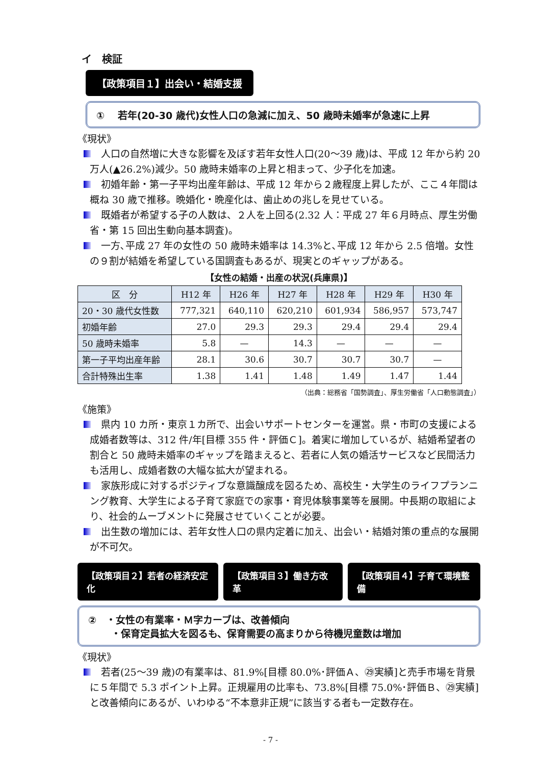イ　検証
【政策項目１】出会い・結婚支援
①　 若年(20-30 歳代)女性人口の急減に加え、50 歳時未婚率が急速に上昇
《現状》
人口の自然増に大きな影響を及ぼす若年女性人口(20～39 歳)は、平成 12 年から約 20 万人(▲26.2%)減少。50 歳時未婚率の上昇と相まって、少子化を加速。
初婚年齢・第一子平均出産年齢は、平成 12 年から２歳程度上昇したが、ここ４年間は概ね 30 歳で推移。晩婚化・晩産化は、歯止めの兆しを見せている。
既婚者が希望する子の人数は、２人を上回る(2.32 人：平成 27 年６月時点、厚生労働省・第 15 回出生動向基本調査)。
一方､平成 27 年の女性の 50 歳時未婚率は 14.3%と､平成 12 年から 2.5 倍増。女性の９割が結婚を希望している国調査もあるが、現実とのギャップがある。
【女性の結婚・出産の状況(兵庫県)】
| 区 分 | H12 年 | H26 年 | H27 年 | H28 年 | H29 年 | H30 年 |
| --- | --- | --- | --- | --- | --- | --- |
| 20・30 歳代女性数 | 777,321 | 640,110 | 620,210 | 601,934 | 586,957 | 573,747 |
| 初婚年齢 | 27.0 | 29.3 | 29.3 | 29.4 | 29.4 | 29.4 |
| 50 歳時未婚率 | 5.8 | — | 14.3 | — | — | — |
| 第一子平均出産年齢 | 28.1 | 30.6 | 30.7 | 30.7 | 30.7 | — |
| 合計特殊出生率 | 1.38 | 1.41 | 1.48 | 1.49 | 1.47 | 1.44 |
（出典：総務省「国勢調査」、厚生労働省「人口動態調査」）
《施策》
県内 10 カ所・東京１カ所で、出会いサポートセンターを運営。県・市町の支援による成婚者数等は、312 件/年[目標 355 件・評価Ｃ]。着実に増加しているが、結婚希望者の割合と 50 歳時未婚率のギャップを踏まえると、若者に人気の婚活サービスなど民間活力も活用し、成婚者数の大幅な拡大が望まれる。
家族形成に対するポジティブな意識醸成を図るため、高校生・大学生のライフプランニング教育、大学生による子育て家庭での家事・育児体験事業等を展開。中長期の取組により、社会的ムーブメントに発展させていくことが必要。
出生数の増加には、若年女性人口の県内定着に加え、出会い・結婚対策の重点的な展開が不可欠。
【政策項目２】若者の経済安定化 【政策項目３】働き方改革 【政策項目４】子育て環境整備
②　・女性の有業率・Ｍ字カーブは、改善傾向
　　 ・保育定員拡大を図るも、保育需要の高まりから待機児童数は増加
《現状》
若者(25～39 歳)の有業率は、81.9%[目標 80.0%･評価Ａ、㉙実績]と売手市場を背景に５年間で 5.3 ポイント上昇。正規雇用の比率も、73.8%[目標 75.0%･評価Ｂ、㉙実績]と改善傾向にあるが、いわゆる“不本意非正規”に該当する者も一定数存在。
- 7 -